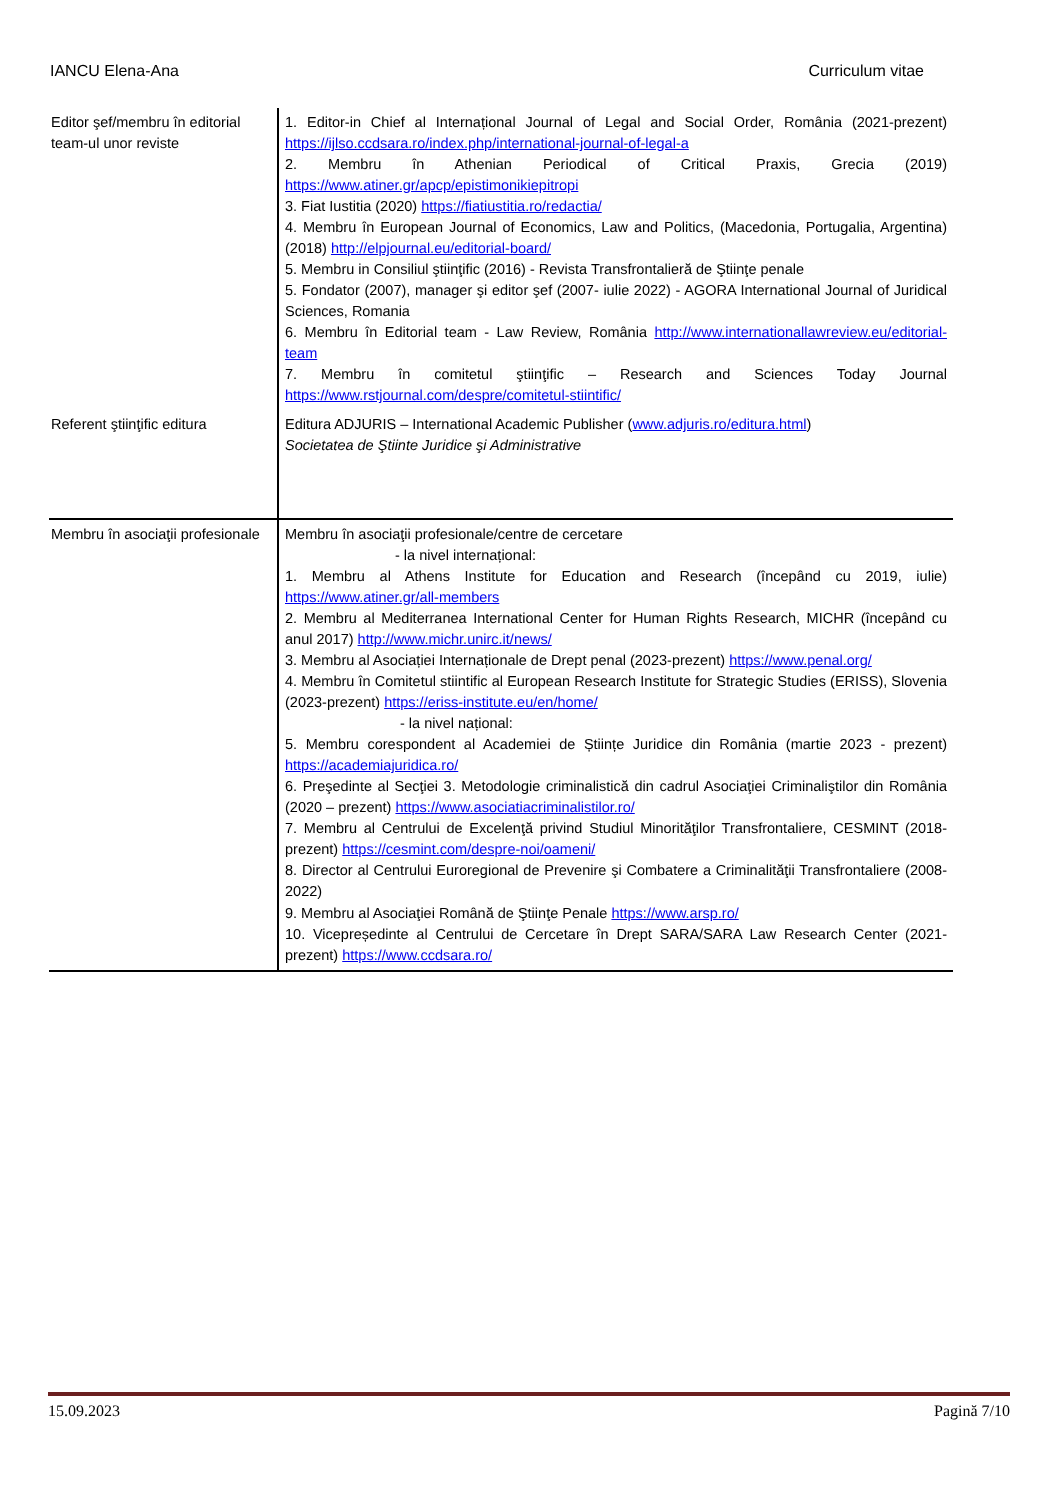IANCU Elena-Ana Curriculum vitae
| Editor şef/membru în editorial team-ul unor reviste | 1. Editor-in Chief al Internațional Journal of Legal and Social Order, România (2021-prezent) https://ijlso.ccdsara.ro/index.php/international-journal-of-legal-a 2. Membru în Athenian Periodical of Critical Praxis, Grecia (2019) https://www.atiner.gr/apcp/epistimonikiepitropi 3. Fiat Iustitia (2020) https://fiatiustitia.ro/redactia/ 4. Membru în European Journal of Economics, Law and Politics, (Macedonia, Portugalia, Argentina) (2018) http://elpjournal.eu/editorial-board/ 5. Membru in Consiliul ştiinţific (2016) - Revista Transfrontalieră de Ştiinţe penale 5. Fondator (2007), manager şi editor şef (2007- iulie 2022) - AGORA International Journal of Juridical Sciences, Romania 6. Membru în Editorial team - Law Review, România http://www.internationallawreview.eu/editorial-team 7. Membru în comitetul ştiinţific – Research and Sciences Today Journal https://www.rstjournal.com/despre/comitetul-stiintific/ |
| Referent ştiinţific editura | Editura ADJURIS – International Academic Publisher ( www.adjuris.ro/editura.html ) Societatea de Ştiinte Juridice şi Administrative |
| Membru în asociaţii profesionale | Membru în asociaţii profesionale/centre de cercetare - la nivel internațional: 1. Membru al Athens Institute for Education and Research (începând cu 2019, iulie) https://www.atiner.gr/all-members 2. Membru al Mediterranea International Center for Human Rights Research, MICHR (începând cu anul 2017) http://www.michr.unirc.it/news/ 3. Membru al Asociației Internaționale de Drept penal (2023-prezent) https://www.penal.org/ 4. Membru în Comitetul stiintific al European Research Institute for Strategic Studies (ERISS), Slovenia (2023-prezent) https://eriss-institute.eu/en/home/ - la nivel național: 5. Membru corespondent al Academiei de Științe Juridice din România (martie 2023 - prezent) https://academiajuridica.ro/ 6. Preşedinte al Secţiei 3. Metodologie criminalistică din cadrul Asociaţiei Criminaliştilor din România (2020 – prezent) https://www.asociatiacriminalistilor.ro/ 7. Membru al Centrului de Excelenţă privind Studiul Minorităţilor Transfrontaliere, CESMINT (2018-prezent) https://cesmint.com/despre-noi/oameni/ 8. Director al Centrului Euroregional de Prevenire şi Combatere a Criminalităţii Transfrontaliere (2008-2022) 9. Membru al Asociaţiei Română de Ştiinţe Penale https://www.arsp.ro/ 10. Vicepreședinte al Centrului de Cercetare în Drept SARA/SARA Law Research Center (2021-prezent) https://www.ccdsara.ro/ |
15.09.2023 Pagină 7/10